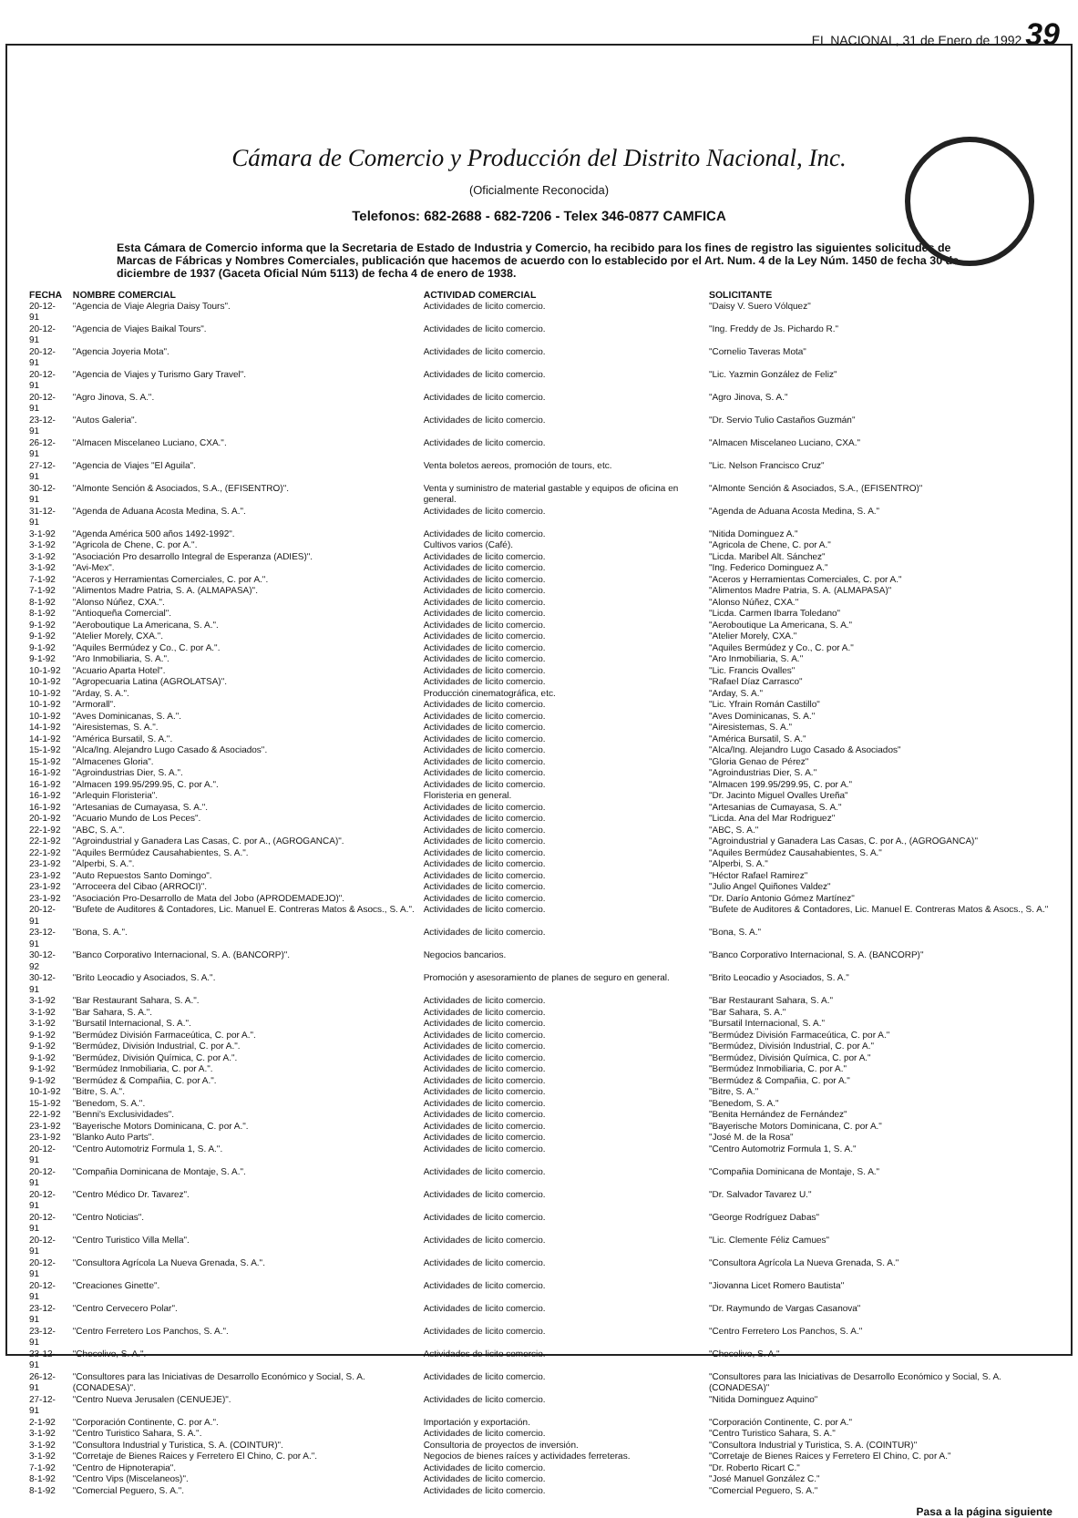EL NACIONAL, 31 de Enero de 1992 39
Cámara de Comercio y Producción del Distrito Nacional, Inc.
(Oficialmente Reconocida)
Telefonos: 682-2688 - 682-7206 - Telex 346-0877 CAMFICA
Esta Cámara de Comercio informa que la Secretaria de Estado de Industria y Comercio, ha recibido para los fines de registro las siguientes solicitudes de Marcas de Fábricas y Nombres Comerciales, publicación que hacemos de acuerdo con lo establecido por el Art. Num. 4 de la Ley Núm. 1450 de fecha 30 de diciembre de 1937 (Gaceta Oficial Núm 5113) de fecha 4 de enero de 1938.
| FECHA | NOMBRE COMERCIAL | ACTIVIDAD COMERCIAL | SOLICITANTE |
| --- | --- | --- | --- |
| 20-12-91 | "Agencia de Viaje Alegria Daisy Tours". | Actividades de licito comercio. | "Daisy V. Suero Vólquez" |
| 20-12-91 | "Agencia de Viajes Baikal Tours". | Actividades de licito comercio. | "Ing. Freddy de Js. Pichardo R." |
| 20-12-91 | "Agencia Joyeria Mota". | Actividades de licito comercio. | "Cornelio Taveras Mota" |
| 20-12-91 | "Agencia de Viajes y Turismo Gary Travel". | Actividades de licito comercio. | "Lic. Yazmin González de Feliz" |
| 20-12-91 | "Agro Jinova, S. A.". | Actividades de licito comercio. | "Agro Jinova, S. A." |
| 23-12-91 | "Autos Galeria". | Actividades de licito comercio. | "Dr. Servio Tulio Castaños Guzmán" |
| 26-12-91 | "Almacen Miscelaneo Luciano, CXA.". | Actividades de licito comercio. | "Almacen Miscelaneo Luciano, CXA." |
| 27-12-91 | "Agencia de Viajes "El Aguila". | Venta boletos aereos, promoción de tours, etc. | "Lic. Nelson Francisco Cruz" |
| 30-12-91 | "Almonte Sención & Asociados, S.A., (EFISENTRO)". | Venta y suministro de material gastable y equipos de oficina en general. | "Almonte Sención & Asociados, S.A., (EFISENTRO)" |
| 31-12-91 | "Agenda de Aduana Acosta Medina, S. A.". | Actividades de licito comercio. | "Agenda de Aduana Acosta Medina, S. A." |
| 3-1-92 | "Agenda América 500 años 1492-1992". | Actividades de licito comercio. | "Nitida Dominguez A." |
| 3-1-92 | "Agricola de Chene, C. por A.". | Cultivos varios (Café). | "Agricola de Chene, C. por A." |
| 3-1-92 | "Asociación Pro desarrollo Integral de Esperanza (ADIES)". | Actividades de licito comercio. | "Licda. Maribel Alt. Sánchez" |
| 3-1-92 | "Avi-Mex". | Actividades de licito comercio. | "Ing. Federico Dominguez A." |
| 7-1-92 | "Aceros y Herramientas Comerciales, C. por A.". | Actividades de licito comercio. | "Aceros y Herramientas Comerciales, C. por A." |
| 7-1-92 | "Alimentos Madre Patria, S. A. (ALMAPASA)". | Actividades de licito comercio. | "Alimentos Madre Patria, S. A. (ALMAPASA)" |
| 8-1-92 | "Alonso Núñez, CXA.". | Actividades de licito comercio. | "Alonso Núñez, CXA." |
| 8-1-92 | "Antioqueña Comercial". | Actividades de licito comercio. | "Licda. Carmen Ibarra Toledano" |
| 9-1-92 | "Aeroboutique La Americana, S. A.". | Actividades de licito comercio. | "Aeroboutique La Americana, S. A." |
| 9-1-92 | "Atelier Morely, CXA.". | Actividades de licito comercio. | "Atelier Morely, CXA." |
| 9-1-92 | "Aquiles Bermúdez y Co., C. por A.". | Actividades de licito comercio. | "Aquiles Bermúdez y Co., C. por A." |
| 9-1-92 | "Aro Inmobiliaria, S. A.". | Actividades de licito comercio. | "Aro Inmobiliaria, S. A." |
| 10-1-92 | "Acuario Aparta Hotel". | Actividades de licito comercio. | "Lic. Francis Ovalles" |
| 10-1-92 | "Agropecuaria Latina (AGROLATSA)". | Actividades de licito comercio. | "Rafael Díaz Carrasco" |
| 10-1-92 | "Arday, S. A.". | Producción cinematográfica, etc. | "Arday, S. A." |
| 10-1-92 | "Armorall". | Actividades de licito comercio. | "Lic. Yfrain Román Castillo" |
| 10-1-92 | "Aves Dominicanas, S. A.". | Actividades de licito comercio. | "Aves Dominicanas, S. A." |
| 14-1-92 | "Airesistemas, S. A.". | Actividades de licito comercio. | "Airesistemas, S. A." |
| 14-1-92 | "América Bursatil, S. A.". | Actividades de licito comercio. | "América Bursatil, S. A." |
| 15-1-92 | "Alca/Ing. Alejandro Lugo Casado & Asociados". | Actividades de licito comercio. | "Alca/Ing. Alejandro Lugo Casado & Asociados" |
| 15-1-92 | "Almacenes Gloria". | Actividades de licito comercio. | "Gloria Genao de Pérez" |
| 16-1-92 | "Agroindustrias Dier, S. A.". | Actividades de licito comercio. | "Agroindustrias Dier, S. A." |
| 16-1-92 | "Almacen 199.95/299.95, C. por A.". | Actividades de licito comercio. | "Almacen 199.95/299.95, C. por A." |
| 16-1-92 | "Arlequin Floristeria". | Floristeria en general. | "Dr. Jacinto Miguel Ovalles Ureña" |
| 16-1-92 | "Artesanias de Cumayasa, S. A.". | Actividades de licito comercio. | "Artesanias de Cumayasa, S. A." |
| 20-1-92 | "Acuario Mundo de Los Peces". | Actividades de licito comercio. | "Licda. Ana del Mar Rodriguez" |
| 22-1-92 | "ABC, S. A.". | Actividades de licito comercio. | "ABC, S. A." |
| 22-1-92 | "Agroindustrial y Ganadera Las Casas, C. por A., (AGROGANCA)". | Actividades de licito comercio. | "Agroindustrial y Ganadera Las Casas, C. por A., (AGROGANCA)" |
| 22-1-92 | "Aquiles Bermúdez Causahabientes, S. A.". | Actividades de licito comercio. | "Aquiles Bermúdez Causahabientes, S. A." |
| 23-1-92 | "Alperbi, S. A.". | Actividades de licito comercio. | "Alperbi, S. A." |
| 23-1-92 | "Auto Repuestos Santo Domingo". | Actividades de licito comercio. | "Héctor Rafael Ramirez" |
| 23-1-92 | "Arroceera del Cibao (ARROCI)". | Actividades de licito comercio. | "Julio Angel Quiñones Valdez" |
| 23-1-92 | "Asociación Pro-Desarrollo de Mata del Jobo (APRODEMADEJO)". | Actividades de licito comercio. | "Dr. Darío Antonio Gómez Martínez" |
| 20-12-91 | "Bufete de Auditores & Contadores, Lic. Manuel E. Contreras Matos & Asocs., S. A.". | Actividades de licito comercio. | "Bufete de Auditores & Contadores, Lic. Manuel E. Contreras Matos & Asocs., S. A." |
| 23-12-91 | "Bona, S. A.". | Actividades de licito comercio. | "Bona, S. A." |
| 30-12-92 | "Banco Corporativo Internacional, S. A. (BANCORP)". | Negocios bancarios. | "Banco Corporativo Internacional, S. A. (BANCORP)" |
| 30-12-91 | "Brito Leocadio y Asociados, S. A.". | Promoción y asesoramiento de planes de seguro en general. | "Brito Leocadio y Asociados, S. A." |
| 3-1-92 | "Bar Restaurant Sahara, S. A.". | Actividades de licito comercio. | "Bar Restaurant Sahara, S. A." |
| 3-1-92 | "Bar Sahara, S. A.". | Actividades de licito comercio. | "Bar Sahara, S. A." |
| 3-1-92 | "Bursatil Internacional, S. A.". | Actividades de licito comercio. | "Bursatil Internacional, S. A." |
| 9-1-92 | "Bermúdez División Farmaceútica, C. por A.". | Actividades de licito comercio. | "Bermúdez División Farmaceútica, C. por A." |
| 9-1-92 | "Bermúdez, División Industrial, C. por A.". | Actividades de licito comercio. | "Bermúdez, División Industrial, C. por A." |
| 9-1-92 | "Bermúdez, División Química, C. por A.". | Actividades de licito comercio. | "Bermúdez, División Química, C. por A." |
| 9-1-92 | "Bermúdez Inmobiliaria, C. por A.". | Actividades de licito comercio. | "Bermúdez Inmobiliaria, C. por A." |
| 9-1-92 | "Bermúdez & Compañia, C. por A.". | Actividades de licito comercio. | "Bermúdez & Compañia, C. por A." |
| 10-1-92 | "Bitre, S. A.". | Actividades de licito comercio. | "Bitre, S. A." |
| 15-1-92 | "Benedom, S. A.". | Actividades de licito comercio. | "Benedom, S. A." |
| 22-1-92 | "Benni's Exclusividades". | Actividades de licito comercio. | "Benita Hernández de Fernández" |
| 23-1-92 | "Bayerische Motors Dominicana, C. por A.". | Actividades de licito comercio. | "Bayerische Motors Dominicana, C. por A." |
| 23-1-92 | "Blanko Auto Parts". | Actividades de licito comercio. | "José M. de la Rosa" |
| 20-12-91 | "Centro Automotriz Formula 1, S. A.". | Actividades de licito comercio. | "Centro Automotriz Formula 1, S. A." |
| 20-12-91 | "Compañia Dominicana de Montaje, S. A.". | Actividades de licito comercio. | "Compañia Dominicana de Montaje, S. A." |
| 20-12-91 | "Centro Médico Dr. Tavarez". | Actividades de licito comercio. | "Dr. Salvador Tavarez U." |
| 20-12-91 | "Centro Noticias". | Actividades de licito comercio. | "George Rodríguez Dabas" |
| 20-12-91 | "Centro Turistico Villa Mella". | Actividades de licito comercio. | "Lic. Clemente Féliz Camues" |
| 20-12-91 | "Consultora Agrícola La Nueva Grenada, S. A.". | Actividades de licito comercio. | "Consultora Agrícola La Nueva Grenada, S. A." |
| 20-12-91 | "Creaciones Ginette". | Actividades de licito comercio. | "Jiovanna Licet Romero Bautista" |
| 23-12-91 | "Centro Cervecero Polar". | Actividades de licito comercio. | "Dr. Raymundo de Vargas Casanova" |
| 23-12-91 | "Centro Ferretero Los Panchos, S. A.". | Actividades de licito comercio. | "Centro Ferretero Los Panchos, S. A." |
| 23-12-91 | "Checolivo, S. A.". | Actividades de licito comercio. | "Checolivo, S. A." |
| 26-12-91 | "Consultores para las Iniciativas de Desarrollo Económico y Social, S. A. (CONADESA)". | Actividades de licito comercio. | "Consultores para las Iniciativas de Desarrollo Económico y Social, S. A. (CONADESA)" |
| 27-12-91 | "Centro Nueva Jerusalen (CENUEJE)". | Actividades de licito comercio. | "Nitida Dominguez Aquino" |
| 2-1-92 | "Corporación Continente, C. por A.". | Importación y exportación. | "Corporación Continente, C. por A." |
| 3-1-92 | "Centro Turistico Sahara, S. A.". | Actividades de licito comercio. | "Centro Turistico Sahara, S. A." |
| 3-1-92 | "Consultora Industrial y Turistica, S. A. (COINTUR)". | Consultoria de proyectos de inversión. | "Consultora Industrial y Turistica, S. A. (COINTUR)" |
| 3-1-92 | "Corretaje de Bienes Raices y Ferretero El Chino, C. por A.". | Negocios de bienes raíces y actividades ferreteras. | "Corretaje de Bienes Raices y Ferretero El Chino, C. por A." |
| 7-1-92 | "Centro de Hipnoterapia". | Actividades de licito comercio. | "Dr. Roberto Ricart C." |
| 8-1-92 | "Centro Vips (Miscelaneos)". | Actividades de licito comercio. | "José Manuel González C." |
| 8-1-92 | "Comercial Peguero, S. A.". | Actividades de licito comercio. | "Comercial Peguero, S. A." |
Pasa a la página siguiente